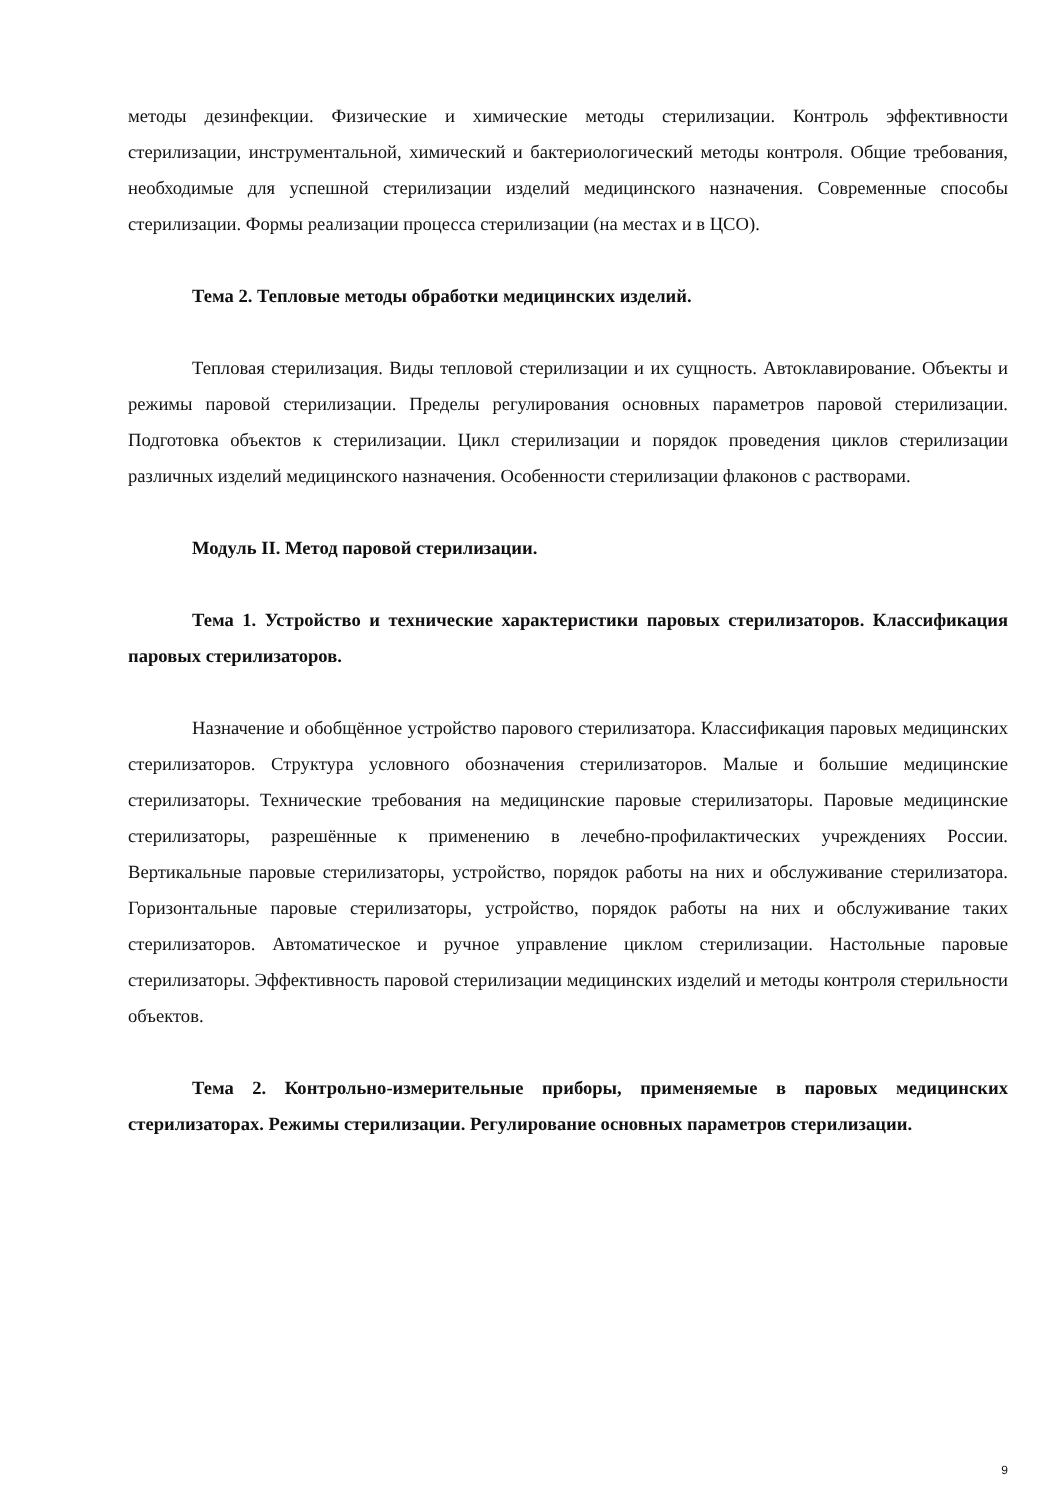методы дезинфекции. Физические и химические методы стерилизации. Контроль эффективности стерилизации, инструментальной, химический и бактериологический методы контроля. Общие требования, необходимые для успешной стерилизации изделий медицинского назначения. Современные способы стерилизации. Формы реализации процесса стерилизации (на местах и в ЦСО).
Тема 2. Тепловые методы обработки медицинских изделий.
Тепловая стерилизация. Виды тепловой стерилизации и их сущность. Автоклавирование. Объекты и режимы паровой стерилизации. Пределы регулирования основных параметров паровой стерилизации. Подготовка объектов к стерилизации. Цикл стерилизации и порядок проведения циклов стерилизации различных изделий медицинского назначения. Особенности стерилизации флаконов с растворами.
Модуль II. Метод паровой стерилизации.
Тема 1. Устройство и технические характеристики паровых стерилизаторов. Классификация паровых стерилизаторов.
Назначение и обобщённое устройство парового стерилизатора. Классификация паровых медицинских стерилизаторов. Структура условного обозначения стерилизаторов. Малые и большие медицинские стерилизаторы. Технические требования на медицинские паровые стерилизаторы. Паровые медицинские стерилизаторы, разрешённые к применению в лечебно-профилактических учреждениях России. Вертикальные паровые стерилизаторы, устройство, порядок работы на них и обслуживание стерилизатора. Горизонтальные паровые стерилизаторы, устройство, порядок работы на них и обслуживание таких стерилизаторов. Автоматическое и ручное управление циклом стерилизации. Настольные паровые стерилизаторы. Эффективность паровой стерилизации медицинских изделий и методы контроля стерильности объектов.
Тема 2. Контрольно-измерительные приборы, применяемые в паровых медицинских стерилизаторах. Режимы стерилизации. Регулирование основных параметров стерилизации.
9